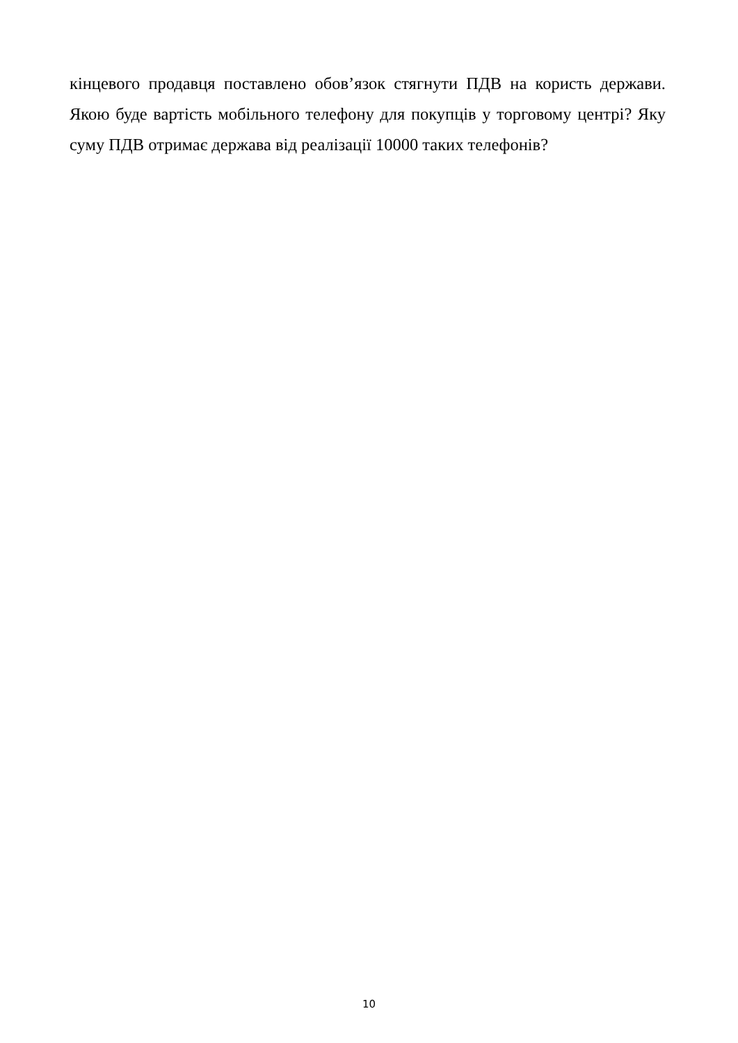кінцевого продавця поставлено обов’язок стягнути ПДВ на користь держави. Якою буде вартість мобільного телефону для покупців у торговому центрі? Яку суму ПДВ отримає держава від реалізації 10000 таких телефонів?
10